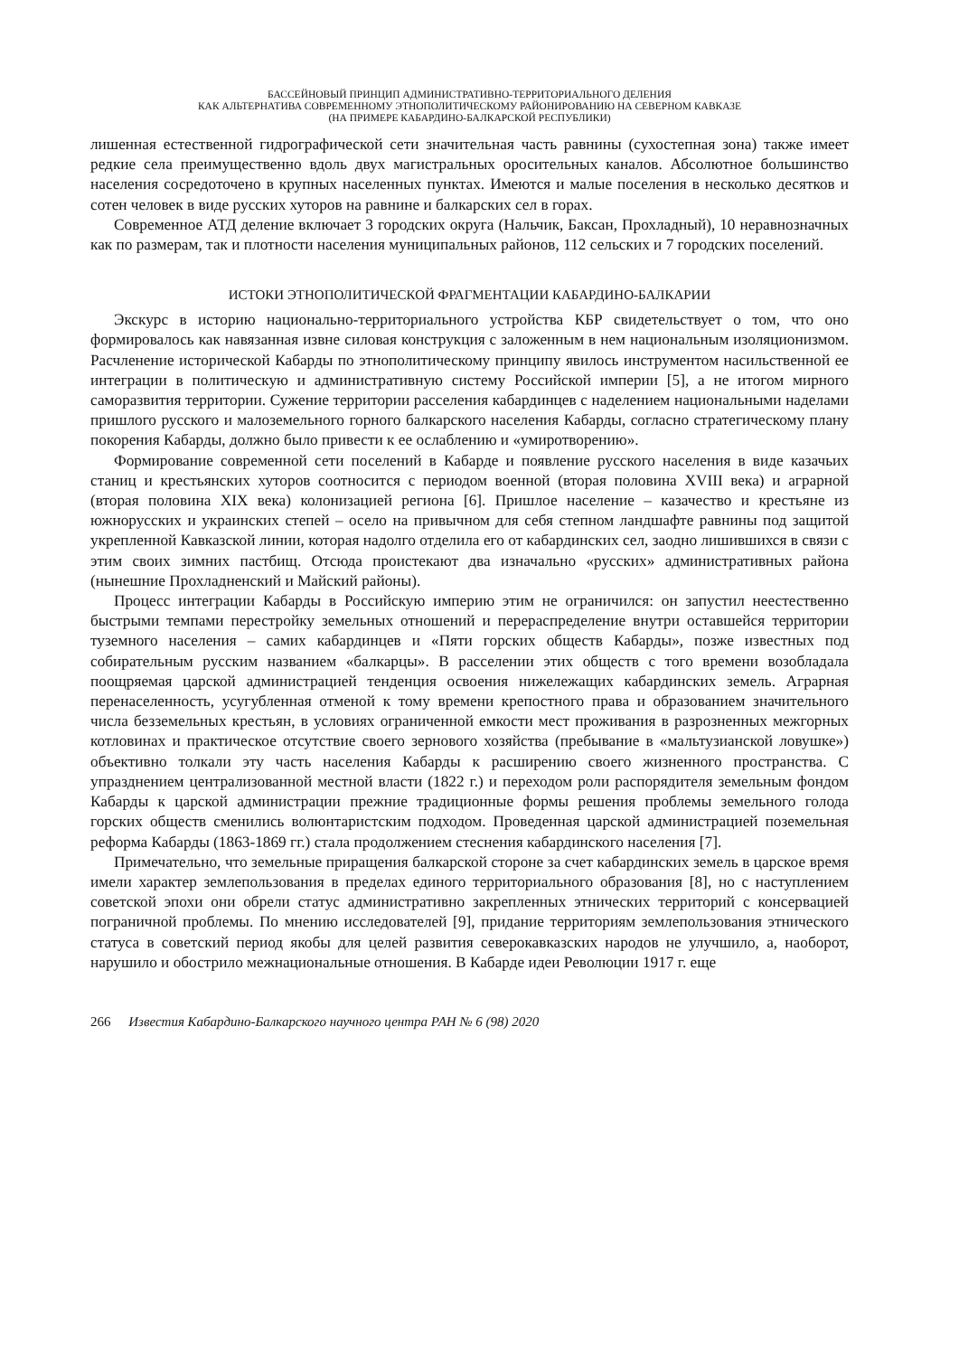БАССЕЙНОВЫЙ ПРИНЦИП АДМИНИСТРАТИВНО-ТЕРРИТОРИАЛЬНОГО ДЕЛЕНИЯ
КАК АЛЬТЕРНАТИВА СОВРЕМЕННОМУ ЭТНОПОЛИТИЧЕСКОМУ РАЙОНИРОВАНИЮ НА СЕВЕРНОМ КАВКАЗЕ
(НА ПРИМЕРЕ КАБАРДИНО-БАЛКАРСКОЙ РЕСПУБЛИКИ)
лишенная естественной гидрографической сети значительная часть равнины (сухостепная зона) также имеет редкие села преимущественно вдоль двух магистральных оросительных каналов. Абсолютное большинство населения сосредоточено в крупных населенных пунктах. Имеются и малые поселения в несколько десятков и сотен человек в виде русских хуторов на равнине и балкарских сел в горах.
Современное АТД деление включает 3 городских округа (Нальчик, Баксан, Прохладный), 10 неравнозначных как по размерам, так и плотности населения муниципальных районов, 112 сельских и 7 городских поселений.
ИСТОКИ ЭТНОПОЛИТИЧЕСКОЙ ФРАГМЕНТАЦИИ КАБАРДИНО-БАЛКАРИИ
Экскурс в историю национально-территориального устройства КБР свидетельствует о том, что оно формировалось как навязанная извне силовая конструкция с заложенным в нем национальным изоляционизмом. Расчленение исторической Кабарды по этнополитическому принципу явилось инструментом насильственной ее интеграции в политическую и административную систему Российской империи [5], а не итогом мирного саморазвития территории. Сужение территории расселения кабардинцев с наделением национальными наделами пришлого русского и малоземельного горного балкарского населения Кабарды, согласно стратегическому плану покорения Кабарды, должно было привести к ее ослаблению и «умиротворению».
Формирование современной сети поселений в Кабарде и появление русского населения в виде казачьих станиц и крестьянских хуторов соотносится с периодом военной (вторая половина XVIII века) и аграрной (вторая половина XIX века) колонизацией региона [6]. Пришлое население – казачество и крестьяне из южнорусских и украинских степей – осело на привычном для себя степном ландшафте равнины под защитой укрепленной Кавказской линии, которая надолго отделила его от кабардинских сел, заодно лишившихся в связи с этим своих зимних пастбищ. Отсюда проистекают два изначально «русских» административных района (нынешние Прохладненский и Майский районы).
Процесс интеграции Кабарды в Российскую империю этим не ограничился: он запустил неестественно быстрыми темпами перестройку земельных отношений и перераспределение внутри оставшейся территории туземного населения – самих кабардинцев и «Пяти горских обществ Кабарды», позже известных под собирательным русским названием «балкарцы». В расселении этих обществ с того времени возобладала поощряемая царской администрацией тенденция освоения нижележащих кабардинских земель. Аграрная перенаселенность, усугубленная отменой к тому времени крепостного права и образованием значительного числа безземельных крестьян, в условиях ограниченной емкости мест проживания в разрозненных межгорных котловинах и практическое отсутствие своего зернового хозяйства (пребывание в «мальтузианской ловушке») объективно толкали эту часть населения Кабарды к расширению своего жизненного пространства. С упразднением централизованной местной власти (1822 г.) и переходом роли распорядителя земельным фондом Кабарды к царской администрации прежние традиционные формы решения проблемы земельного голода горских обществ сменились волюнтаристским подходом. Проведенная царской администрацией поземельная реформа Кабарды (1863-1869 гг.) стала продолжением стеснения кабардинского населения [7].
Примечательно, что земельные приращения балкарской стороне за счет кабардинских земель в царское время имели характер землепользования в пределах единого территориального образования [8], но с наступлением советской эпохи они обрели статус административно закрепленных этнических территорий с консервацией пограничной проблемы. По мнению исследователей [9], придание территориям землепользования этнического статуса в советский период якобы для целей развития северокавказских народов не улучшило, а, наоборот, нарушило и обострило межнациональные отношения. В Кабарде идеи Революции 1917 г. еще
266 Известия Кабардино-Балкарского научного центра РАН № 6 (98) 2020